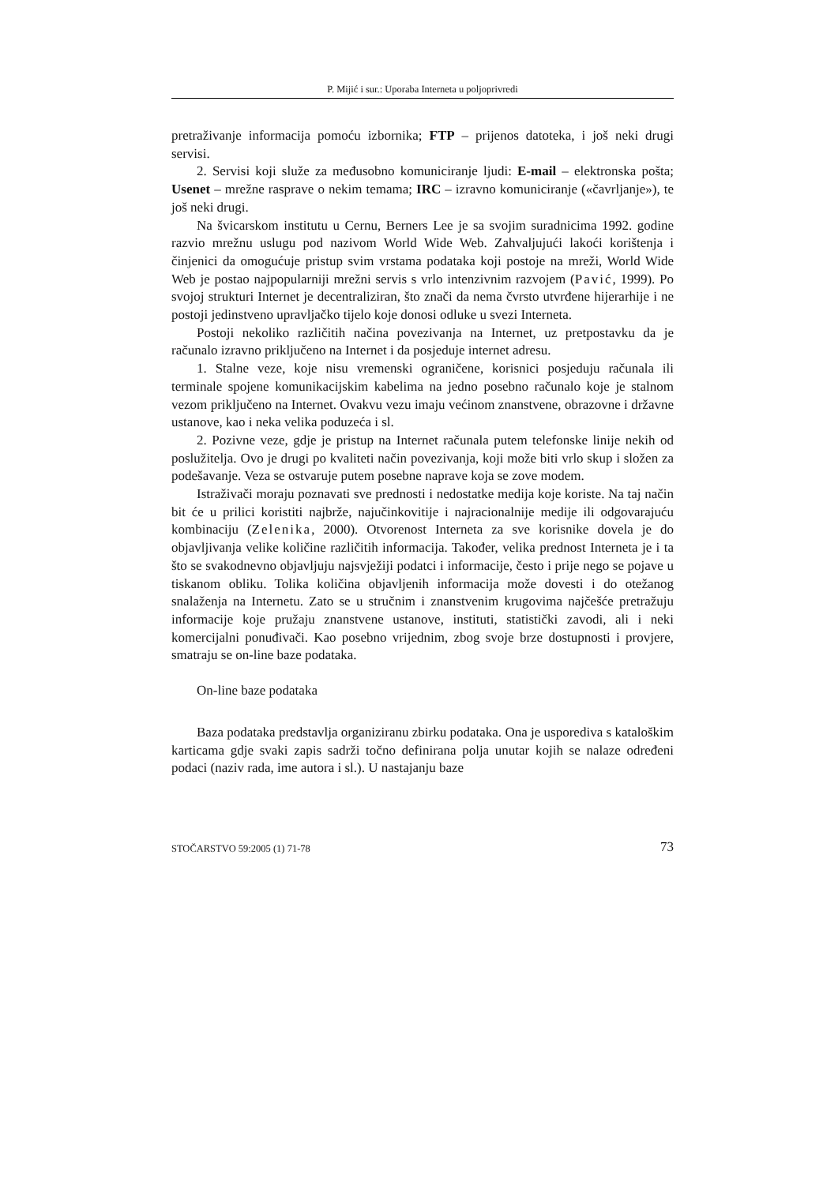P. Mijić i sur.: Uporaba Interneta u poljoprivredi
pretraživanje informacija pomoću izbornika; FTP – prijenos datoteka, i još neki drugi servisi.
2. Servisi koji služe za međusobno komuniciranje ljudi: E-mail – elektronska pošta; Usenet – mrežne rasprave o nekim temama; IRC – izravno komuniciranje («čavrljanje»), te još neki drugi.
Na švicarskom institutu u Cernu, Berners Lee je sa svojim suradnicima 1992. godine razvio mrežnu uslugu pod nazivom World Wide Web. Zahvaljujući lakoći korištenja i činjenici da omogućuje pristup svim vrstama podataka koji postoje na mreži, World Wide Web je postao najpopularniji mrežni servis s vrlo intenzivnim razvojem (Pavić, 1999). Po svojoj strukturi Internet je decentraliziran, što znači da nema čvrsto utvrđene hijerarhije i ne postoji jedinstveno upravljačko tijelo koje donosi odluke u svezi Interneta.
Postoji nekoliko različitih načina povezivanja na Internet, uz pretpostavku da je računalo izravno priključeno na Internet i da posjeduje internet adresu.
1. Stalne veze, koje nisu vremenski ograničene, korisnici posjeduju računala ili terminale spojene komunikacijskim kabelima na jedno posebno računalo koje je stalnom vezom priključeno na Internet. Ovakvu vezu imaju većinom znanstvene, obrazovne i državne ustanove, kao i neka velika poduzeća i sl.
2. Pozivne veze, gdje je pristup na Internet računala putem telefonske linije nekih od poslužitelja. Ovo je drugi po kvaliteti način povezivanja, koji može biti vrlo skup i složen za podešavanje. Veza se ostvaruje putem posebne naprave koja se zove modem.
Istraživači moraju poznavati sve prednosti i nedostatke medija koje koriste. Na taj način bit će u prilici koristiti najbrže, najučinkovitije i najracionalnije medije ili odgovarajuću kombinaciju (Zelenika, 2000). Otvorenost Interneta za sve korisnike dovela je do objavljivanja velike količine različitih informacija. Također, velika prednost Interneta je i ta što se svakodnevno objavljuju najsvježiji podatci i informacije, često i prije nego se pojave u tiskanom obliku. Tolika količina objavljenih informacija može dovesti i do otežanog snalaženja na Internetu. Zato se u stručnim i znanstvenim krugovima najčešće pretražuju informacije koje pružaju znanstvene ustanove, instituti, statistički zavodi, ali i neki komercijalni ponuđivači. Kao posebno vrijednim, zbog svoje brze dostupnosti i provjere, smatraju se on-line baze podataka.
On-line baze podataka
Baza podataka predstavlja organiziranu zbirku podataka. Ona je usporediva s kataloškim karticama gdje svaki zapis sadrži točno definirana polja unutar kojih se nalaze određeni podaci (naziv rada, ime autora i sl.). U nastajanju baze
STOČARSTVO 59:2005 (1) 71-78 73